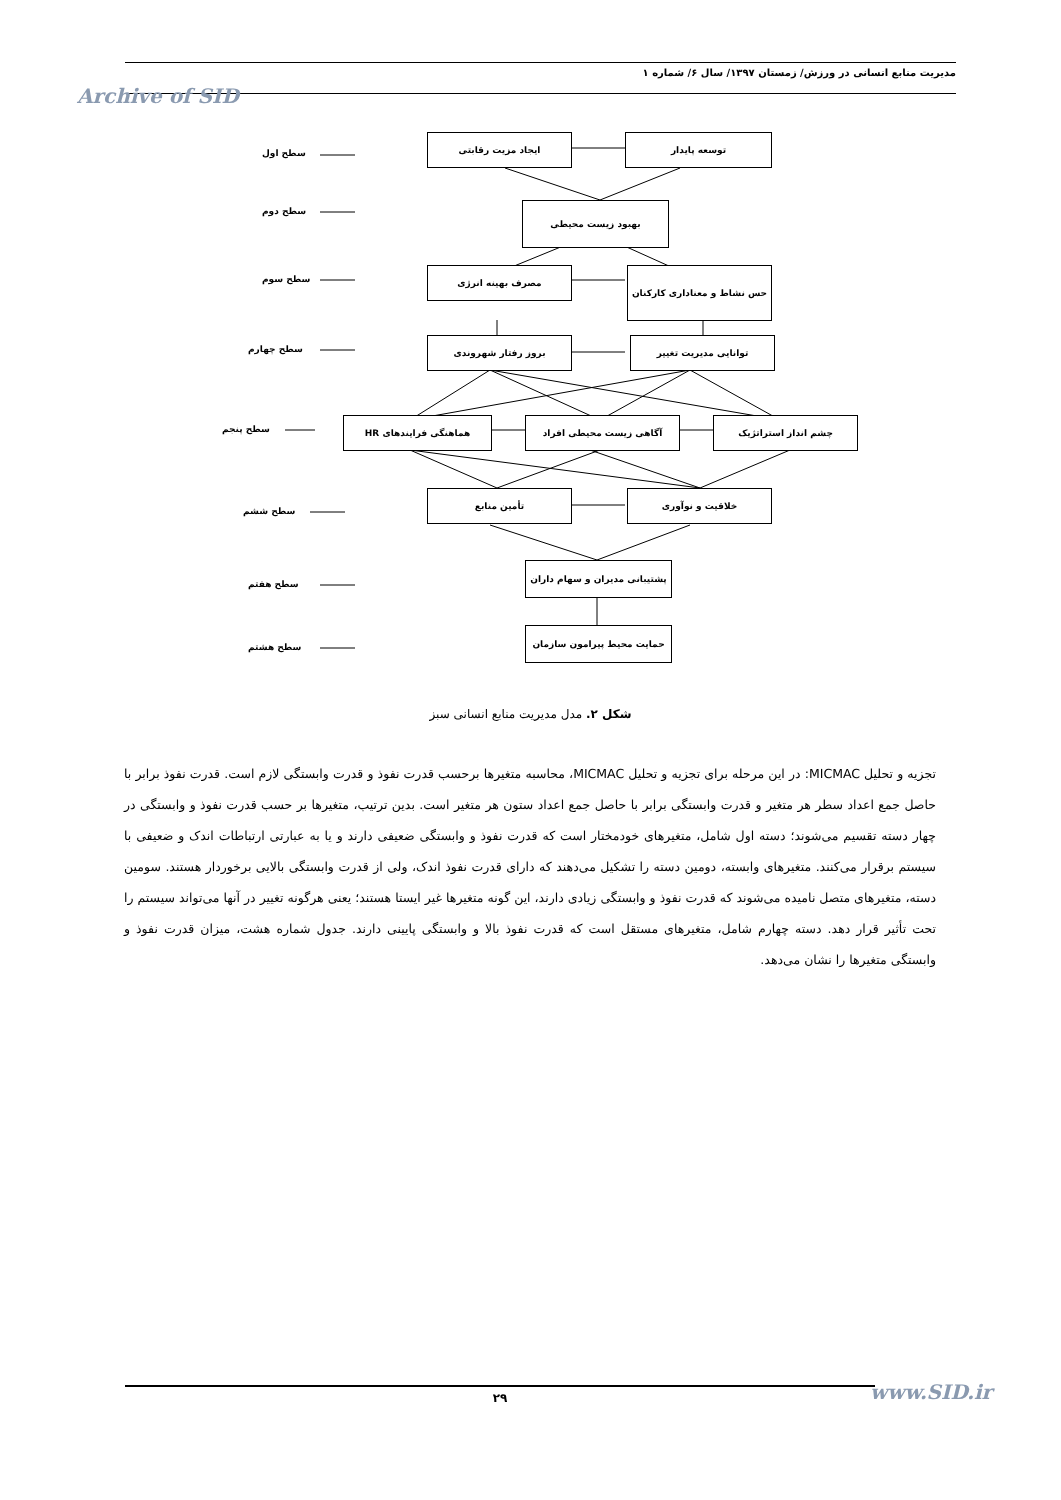مدیریت منابع انسانی در ورزش/ زمستان ۱۳۹۷/ سال ۶/ شماره ۱
Archive of SID
ایجاد مزیت رقابتی توسعه پایدار
سطح اول
بهبود زیست محیطی
سطح دوم
مصرف بهینه انرژی حس نشاط و معناداری کارکنان
سطح سوم
بروز رفتار شهروندی توانایی مدیریت تغییر
سطح چهارم
هماهنگی فرایندهای HR آگاهی زیست محیطی افراد چشم انداز استراتژیک
سطح پنجم
تأمین منابع خلاقیت و نوآوری
سطح ششم
پشتیبانی مدیران و سهام داران
سطح هفتم
حمایت محیط پیرامون سازمان
سطح هشتم
شکل ۲. مدل مدیریت منابع انسانی سبز
تجزیه و تحلیل MICMAC: در این مرحله برای تجزیه و تحلیل MICMAC، محاسبه متغیرها برحسب قدرت نفوذ و قدرت وابستگی لازم است. قدرت نفوذ برابر با حاصل جمع اعداد سطر هر متغیر و قدرت وابستگی برابر با حاصل جمع اعداد ستون هر متغیر است. بدین ترتیب، متغیرها بر حسب قدرت نفوذ و وابستگی در چهار دسته تقسیم می‌شوند؛ دسته اول شامل، متغیرهای خودمختار است که قدرت نفوذ و وابستگی ضعیفی دارند و یا به عبارتی ارتباطات اندک و ضعیفی با سیستم برقرار می‌کنند. متغیرهای وابسته، دومین دسته را تشکیل می‌دهند که دارای قدرت نفوذ اندک، ولی از قدرت وابستگی بالایی برخوردار هستند. سومین دسته، متغیرهای متصل نامیده می‌شوند که قدرت نفوذ و وابستگی زیادی دارند، این گونه متغیرها غیر ایستا هستند؛ یعنی هرگونه تغییر در آنها می‌تواند سیستم را تحت تأثیر قرار دهد. دسته چهارم شامل، متغیرهای مستقل است که قدرت نفوذ بالا و وابستگی پایینی دارند. جدول شماره هشت، میزان قدرت نفوذ و وابستگی متغیرها را نشان می‌دهد.
۲۹ www.SID.ir